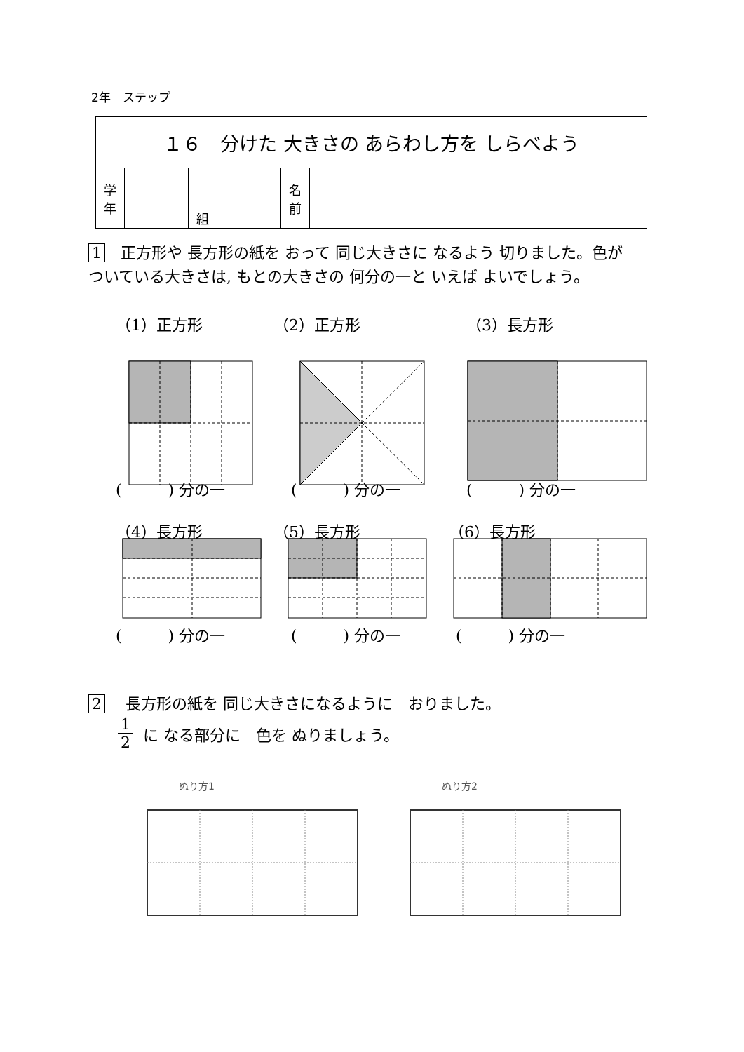2年　ステップ
| １６ 分けた 大きさの あらわし方を しらべよう | | | | | |
| 学 年 | | 組 | | 名 前 | |
1　正方形や 長方形の紙を おって 同じ大きさに なるよう 切りました。色が ついている大きさは, もとの大きさの 何分の一と いえば よいでしょう。
（1）正方形 （2）正方形 （3）長方形
(　　　) 分の一 (　　　) 分の一 (　　　) 分の一
（4）長方形 （5）長方形 （6）長方形
(　　　) 分の一 (　　　) 分の一 (　　　) 分の一
2　 長方形の紙を 同じ大きさになるように　おりました。
1 2 に なる部分に　色を ぬりましょう。
ぬり方1 ぬり方2